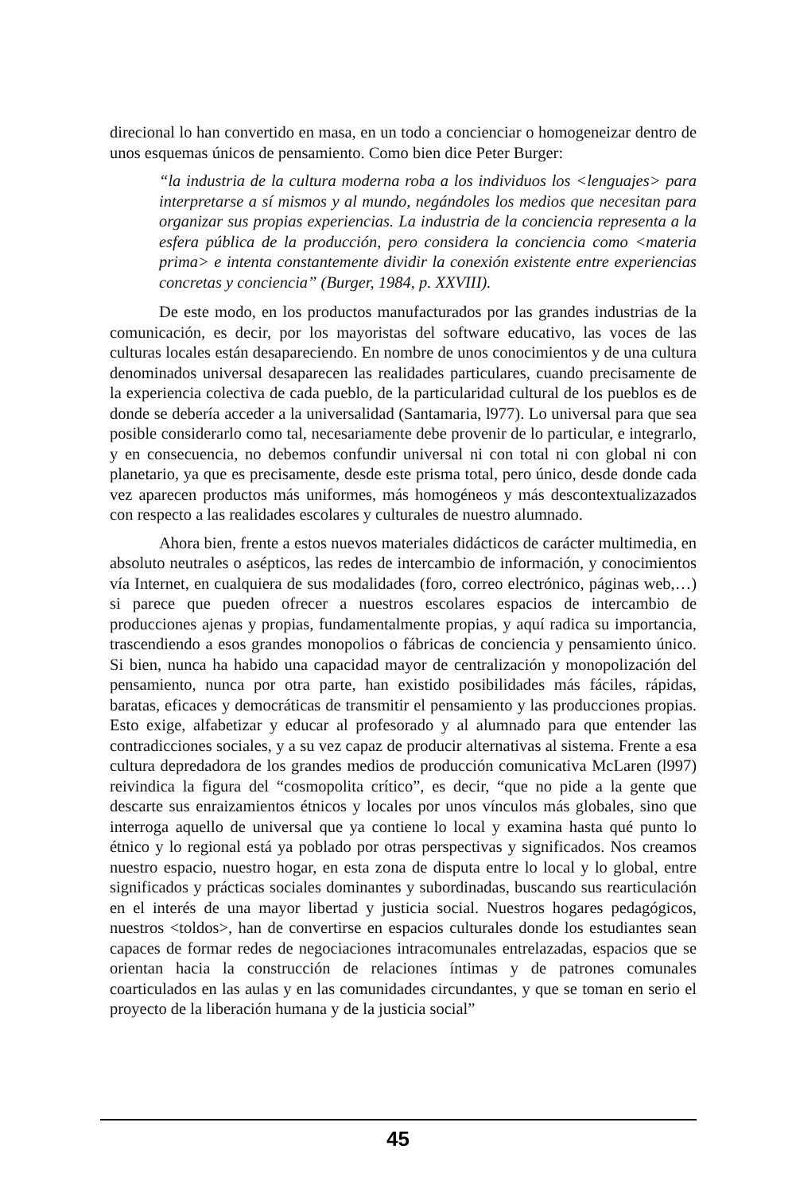direcional lo han convertido en masa, en un todo a concienciar o homogeneizar dentro de unos esquemas únicos de pensamiento. Como bien dice Peter Burger:
“la industria de la cultura moderna roba a los individuos los <lenguajes> para interpretarse a sí mismos y al mundo, negándoles los medios que necesitan para organizar sus propias experiencias. La industria de la conciencia representa a la esfera pública de la producción, pero considera la conciencia como <materia prima> e intenta constantemente dividir la conexión existente entre experiencias concretas y conciencia” (Burger, 1984, p. XXVIII).
De este modo, en los productos manufacturados por las grandes industrias de la comunicación, es decir, por los mayoristas del software educativo, las voces de las culturas locales están desapareciendo. En nombre de unos conocimientos y de una cultura denominados universal desaparecen las realidades particulares, cuando precisamente de la experiencia colectiva de cada pueblo, de la particularidad cultural de los pueblos es de donde se debería acceder a la universalidad (Santamaria, l977). Lo universal para que sea posible considerarlo como tal, necesariamente debe provenir de lo particular, e integrarlo, y en consecuencia, no debemos confundir universal ni con total ni con global ni con planetario, ya que es precisamente, desde este prisma total, pero único, desde donde cada vez aparecen productos más uniformes, más homogéneos y más descontextualizazados con respecto a las realidades escolares y culturales de nuestro alumnado.
Ahora bien, frente a estos nuevos materiales didácticos de carácter multimedia, en absoluto neutrales o asépticos, las redes de intercambio de información, y conocimientos vía Internet, en cualquiera de sus modalidades (foro, correo electrónico, páginas web,…) si parece que pueden ofrecer a nuestros escolares espacios de intercambio de producciones ajenas y propias, fundamentalmente propias, y aquí radica su importancia, trascendiendo a esos grandes monopolios o fábricas de conciencia y pensamiento único. Si bien, nunca ha habido una capacidad mayor de centralización y monopolización del pensamiento, nunca por otra parte, han existido posibilidades más fáciles, rápidas, baratas, eficaces y democráticas de transmitir el pensamiento y las producciones propias. Esto exige, alfabetizar y educar al profesorado y al alumnado para que entender las contradicciones sociales, y a su vez capaz de producir alternativas al sistema. Frente a esa cultura depredadora de los grandes medios de producción comunicativa McLaren (l997) reivindica la figura del “cosmopolita crítico”, es decir, “que no pide a la gente que descarte sus enraizamientos étnicos y locales por unos vínculos más globales, sino que interroga aquello de universal que ya contiene lo local y examina hasta qué punto lo étnico y lo regional está ya poblado por otras perspectivas y significados. Nos creamos nuestro espacio, nuestro hogar, en esta zona de disputa entre lo local y lo global, entre significados y prácticas sociales dominantes y subordinadas, buscando sus rearticulación en el interés de una mayor libertad y justicia social. Nuestros hogares pedagógicos, nuestros <toldos>, han de convertirse en espacios culturales donde los estudiantes sean capaces de formar redes de negociaciones intracomunales entrelazadas, espacios que se orientan hacia la construcción de relaciones íntimas y de patrones comunales coarticulados en las aulas y en las comunidades circundantes, y que se toman en serio el proyecto de la liberación humana y de la justicia social”
45